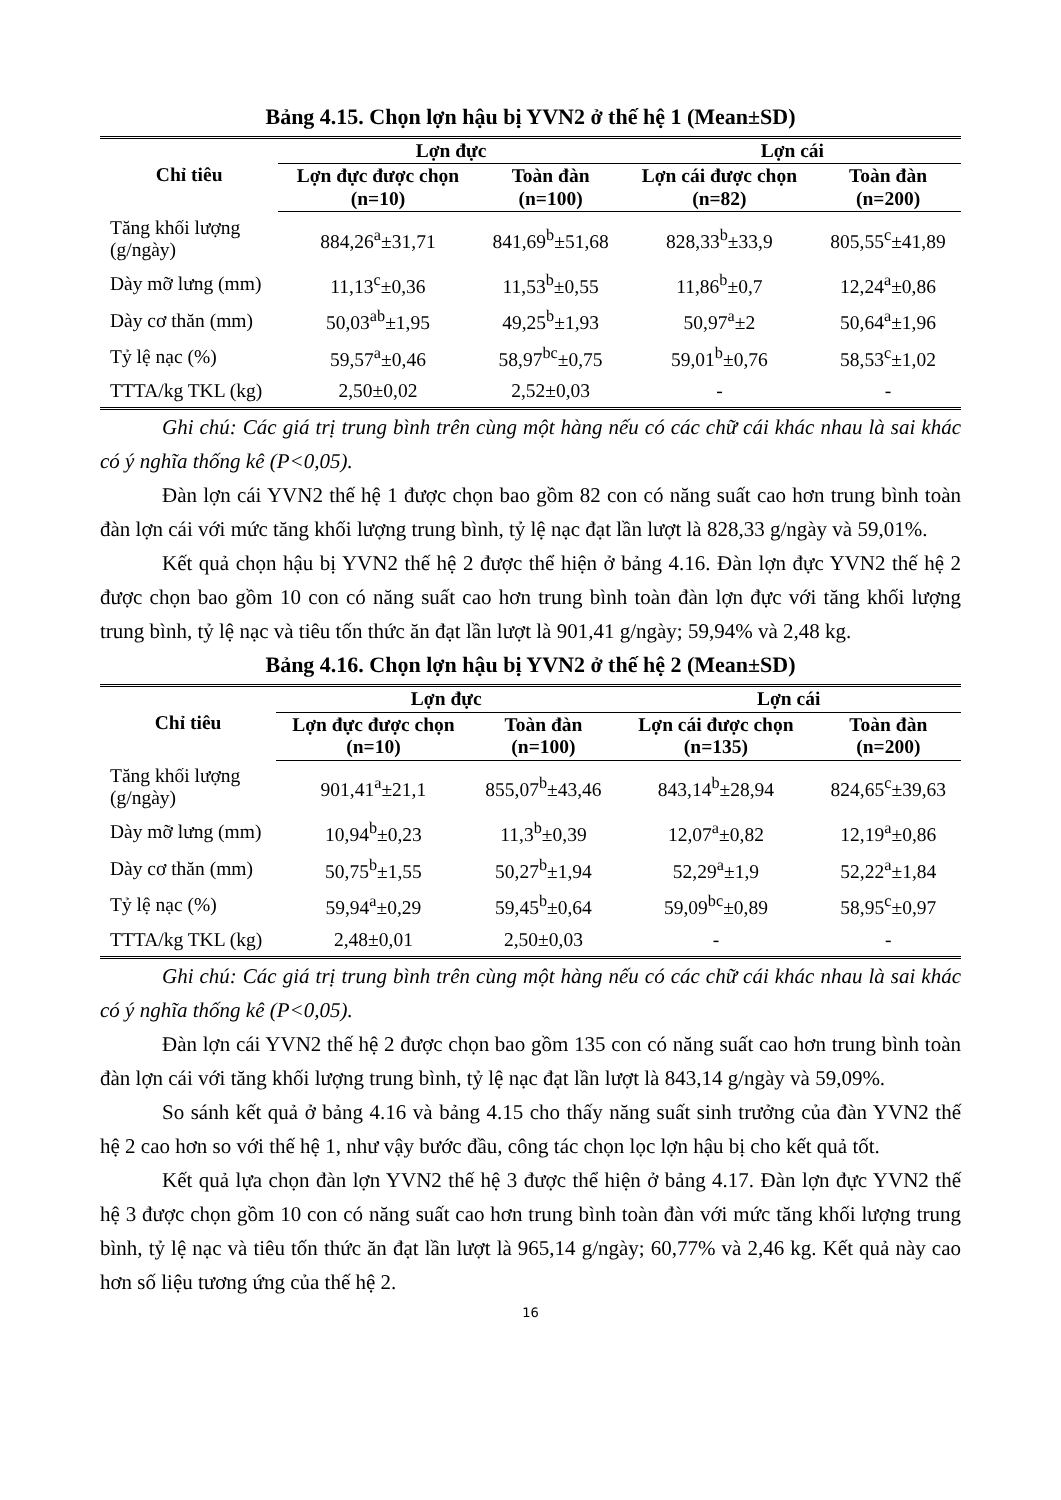Bảng 4.15. Chọn lợn hậu bị YVN2 ở thế hệ 1 (Mean±SD)
| Chỉ tiêu | Lợn đực | | Lợn cái | |
| --- | --- | --- | --- | --- |
| | Lợn đực được chọn (n=10) | Toàn đàn (n=100) | Lợn cái được chọn (n=82) | Toàn đàn (n=200) |
| Tăng khối lượng (g/ngày) | 884,26<sup>a</sup>±31,71 | 841,69<sup>b</sup>±51,68 | 828,33<sup>b</sup>±33,9 | 805,55<sup>c</sup>±41,89 |
| Dày mỡ lưng (mm) | 11,13<sup>c</sup>±0,36 | 11,53<sup>b</sup>±0,55 | 11,86<sup>b</sup>±0,7 | 12,24<sup>a</sup>±0,86 |
| Dày cơ thăn (mm) | 50,03<sup>ab</sup>±1,95 | 49,25<sup>b</sup>±1,93 | 50,97<sup>a</sup>±2 | 50,64<sup>a</sup>±1,96 |
| Tỷ lệ nạc (%) | 59,57<sup>a</sup>±0,46 | 58,97<sup>bc</sup>±0,75 | 59,01<sup>b</sup>±0,76 | 58,53<sup>c</sup>±1,02 |
| TTTA/kg TKL (kg) | 2,50±0,02 | 2,52±0,03 | - | - |
Ghi chú: Các giá trị trung bình trên cùng một hàng nếu có các chữ cái khác nhau là sai khác có ý nghĩa thống kê (P<0,05).
Đàn lợn cái YVN2 thế hệ 1 được chọn bao gồm 82 con có năng suất cao hơn trung bình toàn đàn lợn cái với mức tăng khối lượng trung bình, tỷ lệ nạc đạt lần lượt là 828,33 g/ngày và 59,01%.
Kết quả chọn hậu bị YVN2 thế hệ 2 được thể hiện ở bảng 4.16. Đàn lợn đực YVN2 thế hệ 2 được chọn bao gồm 10 con có năng suất cao hơn trung bình toàn đàn lợn đực với tăng khối lượng trung bình, tỷ lệ nạc và tiêu tốn thức ăn đạt lần lượt là 901,41 g/ngày; 59,94% và 2,48 kg.
Bảng 4.16. Chọn lợn hậu bị YVN2 ở thế hệ 2 (Mean±SD)
| Chỉ tiêu | Lợn đực | | Lợn cái | |
| --- | --- | --- | --- | --- |
| | Lợn đực được chọn (n=10) | Toàn đàn (n=100) | Lợn cái được chọn (n=135) | Toàn đàn (n=200) |
| Tăng khối lượng (g/ngày) | 901,41<sup>a</sup>±21,1 | 855,07<sup>b</sup>±43,46 | 843,14<sup>b</sup>±28,94 | 824,65<sup>c</sup>±39,63 |
| Dày mỡ lưng (mm) | 10,94<sup>b</sup>±0,23 | 11,3<sup>b</sup>±0,39 | 12,07<sup>a</sup>±0,82 | 12,19<sup>a</sup>±0,86 |
| Dày cơ thăn (mm) | 50,75<sup>b</sup>±1,55 | 50,27<sup>b</sup>±1,94 | 52,29<sup>a</sup>±1,9 | 52,22<sup>a</sup>±1,84 |
| Tỷ lệ nạc (%) | 59,94<sup>a</sup>±0,29 | 59,45<sup>b</sup>±0,64 | 59,09<sup>bc</sup>±0,89 | 58,95<sup>c</sup>±0,97 |
| TTTA/kg TKL (kg) | 2,48±0,01 | 2,50±0,03 | - | - |
Ghi chú: Các giá trị trung bình trên cùng một hàng nếu có các chữ cái khác nhau là sai khác có ý nghĩa thống kê (P<0,05).
Đàn lợn cái YVN2 thế hệ 2 được chọn bao gồm 135 con có năng suất cao hơn trung bình toàn đàn lợn cái với tăng khối lượng trung bình, tỷ lệ nạc đạt lần lượt là 843,14 g/ngày và 59,09%.
So sánh kết quả ở bảng 4.16 và bảng 4.15 cho thấy năng suất sinh trưởng của đàn YVN2 thế hệ 2 cao hơn so với thế hệ 1, như vậy bước đầu, công tác chọn lọc lợn hậu bị cho kết quả tốt.
Kết quả lựa chọn đàn lợn YVN2 thế hệ 3 được thể hiện ở bảng 4.17. Đàn lợn đực YVN2 thế hệ 3 được chọn gồm 10 con có năng suất cao hơn trung bình toàn đàn với mức tăng khối lượng trung bình, tỷ lệ nạc và tiêu tốn thức ăn đạt lần lượt là 965,14 g/ngày; 60,77% và 2,46 kg. Kết quả này cao hơn số liệu tương ứng của thế hệ 2.
16